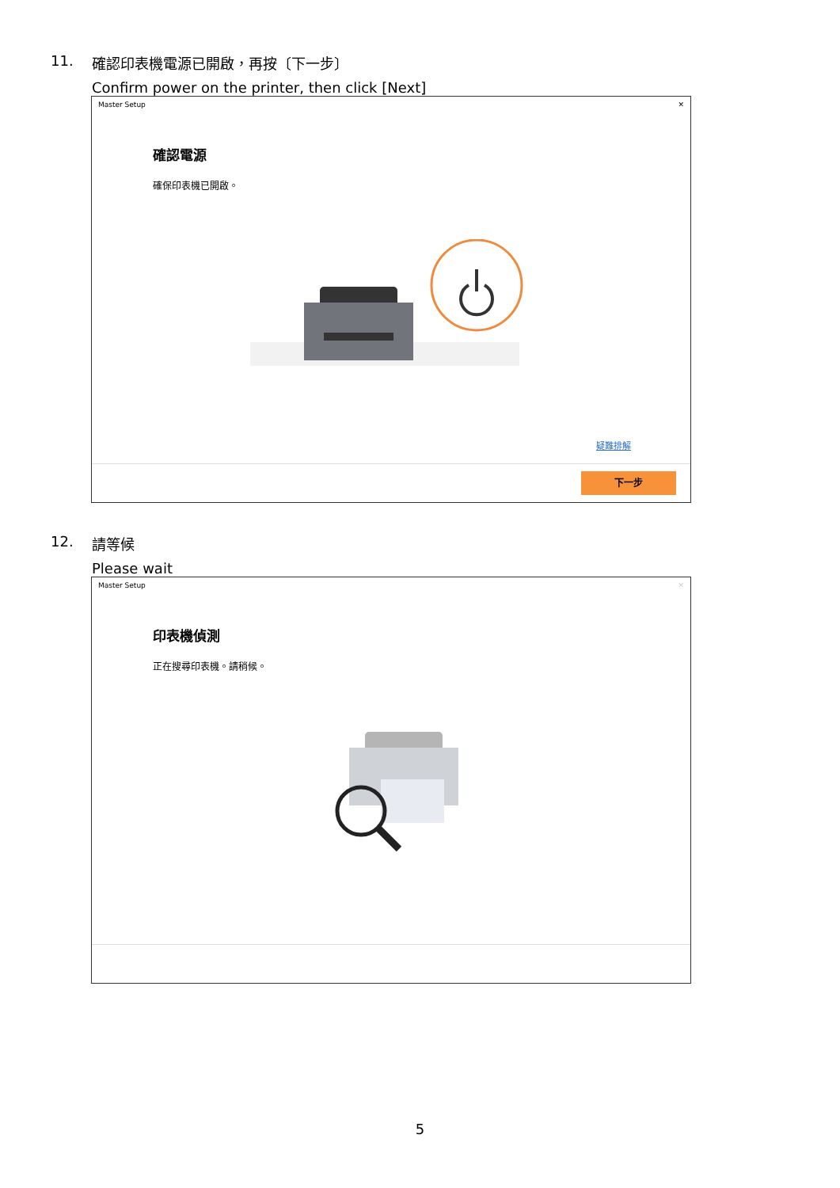11. 確認印表機電源已開啟，再按〔下一步〕
Confirm power on the printer, then click [Next]
Master Setup ✕
確認電源
確保印表機已開啟。
疑難排解
下一步
12. 請等候
Please wait
Master Setup ✕
印表機偵測
正在搜尋印表機。請稍候。
5